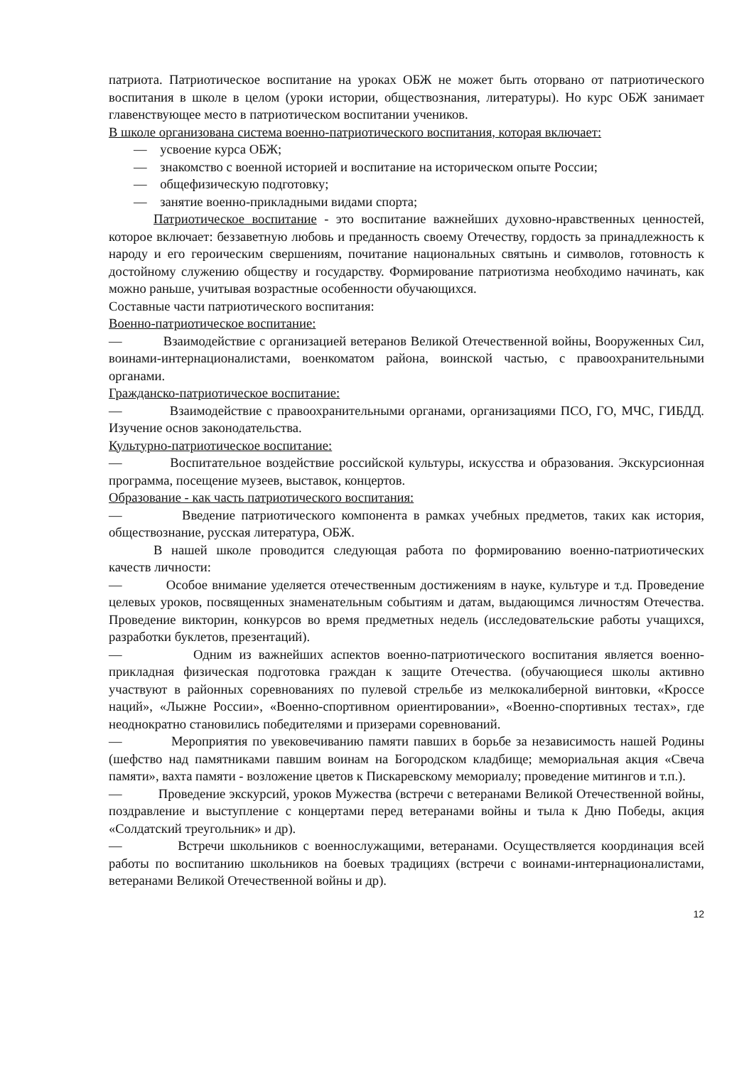патриота. Патриотическое воспитание на уроках ОБЖ не может быть оторвано от патриотического воспитания в школе в целом (уроки истории, обществознания, литературы). Но курс ОБЖ занимает главенствующее место в патриотическом воспитании учеников.
В школе организована система военно-патриотического воспитания, которая включает:
— усвоение курса ОБЖ;
— знакомство с военной историей и воспитание на историческом опыте России;
— общефизическую подготовку;
— занятие военно-прикладными видами спорта;
Патриотическое воспитание - это воспитание важнейших духовно-нравственных ценностей, которое включает: беззаветную любовь и преданность своему Отечеству, гордость за принадлежность к народу и его героическим свершениям, почитание национальных святынь и символов, готовность к достойному служению обществу и государству. Формирование патриотизма необходимо начинать, как можно раньше, учитывая возрастные особенности обучающихся.
Составные части патриотического воспитания:
Военно-патриотическое воспитание:
— Взаимодействие с организацией ветеранов Великой Отечественной войны, Вооруженных Сил, воинами-интернационалистами, военкоматом района, воинской частью, с правоохранительными органами.
Гражданско-патриотическое воспитание:
— Взаимодействие с правоохранительными органами, организациями ПСО, ГО, МЧС, ГИБДД. Изучение основ законодательства.
Культурно-патриотическое воспитание:
— Воспитательное воздействие российской культуры, искусства и образования. Экскурсионная программа, посещение музеев, выставок, концертов.
Образование - как часть патриотического воспитания:
— Введение патриотического компонента в рамках учебных предметов, таких как история, обществознание, русская литература, ОБЖ.
В нашей школе проводится следующая работа по формированию военно-патриотических качеств личности:
— Особое внимание уделяется отечественным достижениям в науке, культуре и т.д. Проведение целевых уроков, посвященных знаменательным событиям и датам, выдающимся личностям Отечества. Проведение викторин, конкурсов во время предметных недель (исследовательские работы учащихся, разработки буклетов, презентаций).
— Одним из важнейших аспектов военно-патриотического воспитания является военно-прикладная физическая подготовка граждан к защите Отечества. (обучающиеся школы активно участвуют в районных соревнованиях по пулевой стрельбе из мелкокалиберной винтовки, «Кроссе наций», «Лыжне России», «Военно-спортивном ориентировании», «Военно-спортивных тестах», где неоднократно становились победителями и призерами соревнований.
— Мероприятия по увековечиванию памяти павших в борьбе за независимость нашей Родины (шефство над памятниками павшим воинам на Богородском кладбище; мемориальная акция «Свеча памяти», вахта памяти - возложение цветов к Пискаревскому мемориалу; проведение митингов и т.п.).
— Проведение экскурсий, уроков Мужества (встречи с ветеранами Великой Отечественной войны, поздравление и выступление с концертами перед ветеранами войны и тыла к Дню Победы, акция «Солдатский треугольник» и др).
— Встречи школьников с военнослужащими, ветеранами. Осуществляется координация всей работы по воспитанию школьников на боевых традициях (встречи с воинами-интернационалистами, ветеранами Великой Отечественной войны и др).
12